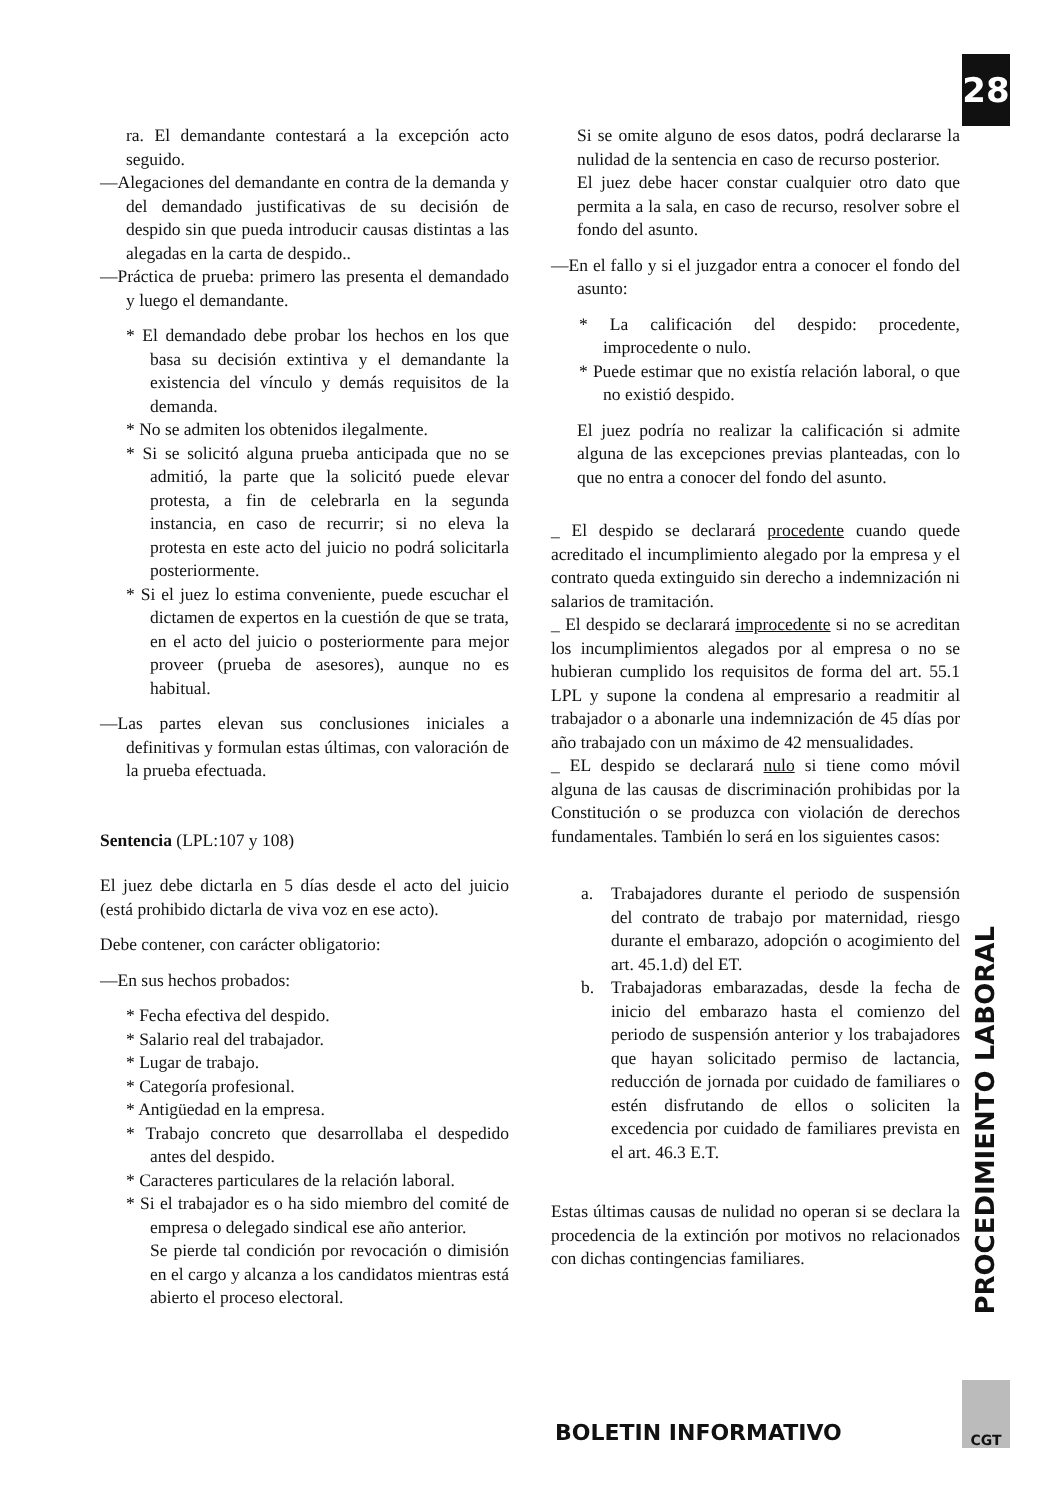28
ra. El demandante contestará a la excepción acto seguido.
—Alegaciones del demandante en contra de la demanda y del demandado justificativas de su decisión de despido sin que pueda introducir causas distintas a las alegadas en la carta de despido..
—Práctica de prueba: primero las presenta el demandado y luego el demandante.
* El demandado debe probar los hechos en los que basa su decisión extintiva y el demandante la existencia del vínculo y demás requisitos de la demanda.
* No se admiten los obtenidos ilegalmente.
* Si se solicitó alguna prueba anticipada que no se admitió, la parte que la solicitó puede elevar protesta, a fin de celebrarla en la segunda instancia, en caso de recurrir; si no eleva la protesta en este acto del juicio no podrá solicitarla posteriormente.
* Si el juez lo estima conveniente, puede escuchar el dictamen de expertos en la cuestión de que se trata, en el acto del juicio o posteriormente para mejor proveer (prueba de asesores), aunque no es habitual.
—Las partes elevan sus conclusiones iniciales a definitivas y formulan estas últimas, con valoración de la prueba efectuada.
Sentencia (LPL:107 y 108)
El juez debe dictarla en 5 días desde el acto del juicio (está prohibido dictarla de viva voz en ese acto).
Debe contener, con carácter obligatorio:
—En sus hechos probados:
* Fecha efectiva del despido.
* Salario real del trabajador.
* Lugar de trabajo.
* Categoría profesional.
* Antigüedad en la empresa.
* Trabajo concreto que desarrollaba el despedido antes del despido.
* Caracteres particulares de la relación laboral.
* Si el trabajador es o ha sido miembro del comité de empresa o delegado sindical ese año anterior.
Se pierde tal condición por revocación o dimisión en el cargo y alcanza a los candidatos mientras está abierto el proceso electoral.
Si se omite alguno de esos datos, podrá declararse la nulidad de la sentencia en caso de recurso posterior.
El juez debe hacer constar cualquier otro dato que permita a la sala, en caso de recurso, resolver sobre el fondo del asunto.
—En el fallo y si el juzgador entra a conocer el fondo del asunto:
* La calificación del despido: procedente, improcedente o nulo.
* Puede estimar que no existía relación laboral, o que no existió despido.
El juez podría no realizar la calificación si admite alguna de las excepciones previas planteadas, con lo que no entra a conocer del fondo del asunto.
_ El despido se declarará procedente cuando quede acreditado el incumplimiento alegado por la empresa y el contrato queda extinguido sin derecho a indemnización ni salarios de tramitación.
_ El despido se declarará improcedente si no se acreditan los incumplimientos alegados por al empresa o no se hubieran cumplido los requisitos de forma del art. 55.1 LPL y supone la condena al empresario a readmitir al trabajador o a abonarle una indemnización de 45 días por año trabajado con un máximo de 42 mensualidades.
_ EL despido se declarará nulo si tiene como móvil alguna de las causas de discriminación prohibidas por la Constitución o se produzca con violación de derechos fundamentales. También lo será en los siguientes casos:
a. Trabajadores durante el periodo de suspensión del contrato de trabajo por maternidad, riesgo durante el embarazo, adopción o acogimiento del art. 45.1.d) del ET.
b. Trabajadoras embarazadas, desde la fecha de inicio del embarazo hasta el comienzo del periodo de suspensión anterior y los trabajadores que hayan solicitado permiso de lactancia, reducción de jornada por cuidado de familiares o estén disfrutando de ellos o soliciten la excedencia por cuidado de familiares prevista en el art. 46.3 E.T.
Estas últimas causas de nulidad no operan si se declara la procedencia de la extinción por motivos no relacionados con dichas contingencias familiares.
PROCEDIMIENTO LABORAL
CGT
BOLETIN INFORMATIVO